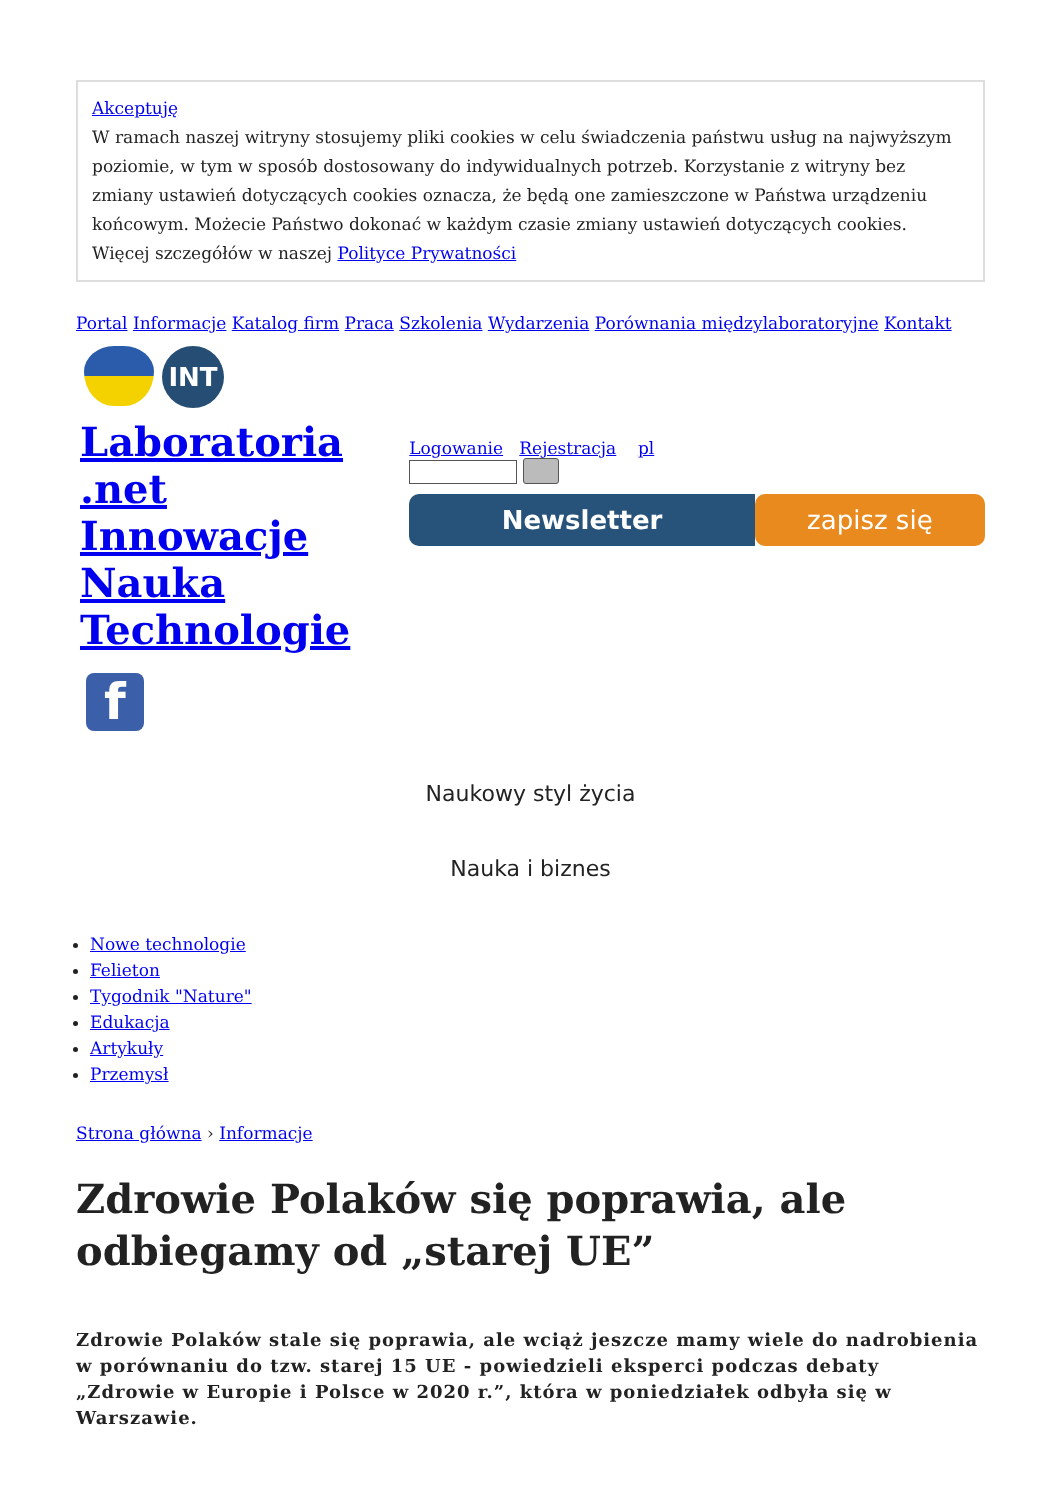Akceptuję
W ramach naszej witryny stosujemy pliki cookies w celu świadczenia państwu usług na najwyższym poziomie, w tym w sposób dostosowany do indywidualnych potrzeb. Korzystanie z witryny bez zmiany ustawień dotyczących cookies oznacza, że będą one zamieszczone w Państwa urządzeniu końcowym. Możecie Państwo dokonać w każdym czasie zmiany ustawień dotyczących cookies. Więcej szczegółów w naszej Polityce Prywatności
Portal Informacje Katalog firm Praca Szkolenia Wydarzenia Porównania międzylaboratoryjne Kontakt
INT
Laboratoria
.net
Innowacje
Nauka
Technologie
Logowanie Rejestracja pl
Newsletter zapisz się
f
Naukowy styl życia
Nauka i biznes
Nowe technologie
Felieton
Tygodnik "Nature"
Edukacja
Artykuły
Przemysł
Strona główna › Informacje
Zdrowie Polaków się poprawia, ale odbiegamy od „starej UE”
Zdrowie Polaków stale się poprawia, ale wciąż jeszcze mamy wiele do nadrobienia w porównaniu do tzw. starej 15 UE - powiedzieli eksperci podczas debaty „Zdrowie w Europie i Polsce w 2020 r.”, która w poniedziałek odbyła się w Warszawie.